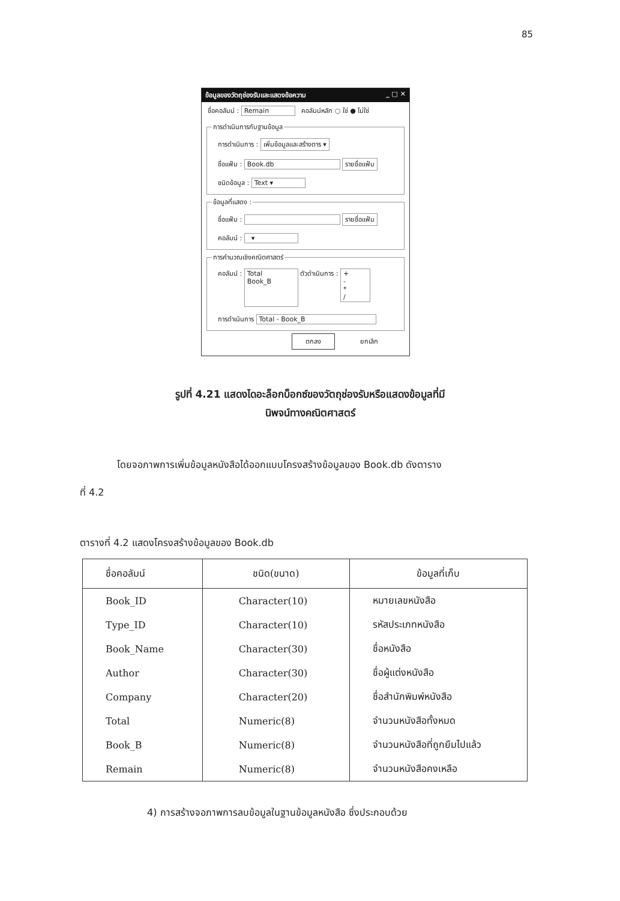85
ข้อมูลของวัตถุช่องรับและแสดงข้อความ _ □ ✕
ชื่อคอลัมน์ : Remain คอลัมน์หลัก ○ ใช่ ● ไม่ใช่
การดำเนินการกับฐานข้อมูล
การดำเนินการ : เพิ่มข้อมูลและสร้างตาร ▾
ชื่อแฟ้ม : Book.db รายชื่อแฟ้ม
ชนิดข้อมูล : Text ▾
ข้อมูลที่แสดง :
ชื่อแฟ้ม : รายชื่อแฟ้ม
คอลัมน์ : ▾
การคำนวณเชิงคณิตศาสตร์
คอลัมน์ : Total
Book_B ตัวดำเนินการ : +
-
*
/
การดำเนินการ Total - Book_B
ตกลง ยกเลิก
รูปที่ 4.21 แสดงไดอะล็อกบ็อกซ์ของวัตถุช่องรับหรือแสดงข้อมูลที่มี
นิพจน์ทางคณิตศาสตร์
โดยจอภาพการเพิ่มข้อมูลหนังสือได้ออกแบบโครงสร้างข้อมูลของ Book.db ดังตาราง
ที่ 4.2
ตารางที่ 4.2 แสดงโครงสร้างข้อมูลของ Book.db
| ชื่อคอลัมน์ | ชนิด(ขนาด) | ข้อมูลที่เก็บ |
| --- | --- | --- |
| Book_ID | Character(10) | หมายเลขหนังสือ |
| Type_ID | Character(10) | รหัสประเภทหนังสือ |
| Book_Name | Character(30) | ชื่อหนังสือ |
| Author | Character(30) | ชื่อผู้แต่งหนังสือ |
| Company | Character(20) | ชื่อสำนักพิมพ์หนังสือ |
| Total | Numeric(8) | จำนวนหนังสือทั้งหมด |
| Book_B | Numeric(8) | จำนวนหนังสือที่ถูกยืมไปแล้ว |
| Remain | Numeric(8) | จำนวนหนังสือคงเหลือ |
4) การสร้างจอภาพการลบข้อมูลในฐานข้อมูลหนังสือ ซึ่งประกอบด้วย